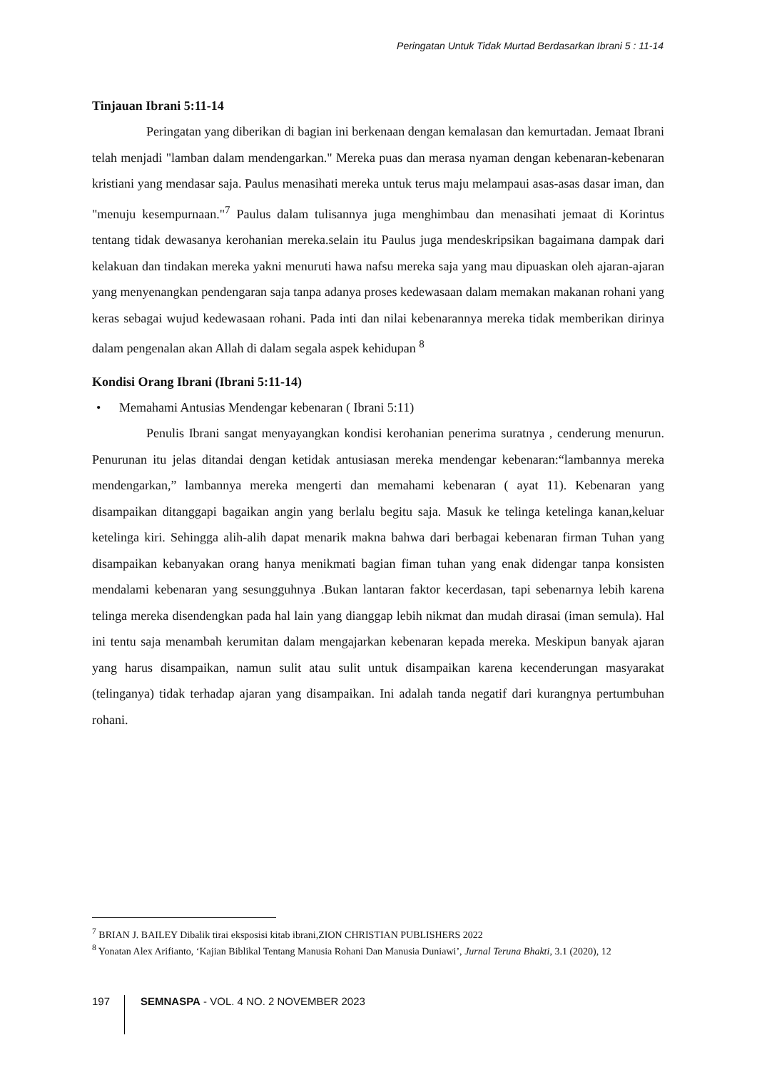Peringatan Untuk Tidak Murtad Berdasarkan Ibrani 5 : 11-14
Tinjauan Ibrani 5:11-14
Peringatan yang diberikan di bagian ini berkenaan dengan kemalasan dan kemurtadan. Jemaat Ibrani telah menjadi "lamban dalam mendengarkan." Mereka puas dan merasa nyaman dengan kebenaran-kebenaran kristiani yang mendasar saja. Paulus menasihati mereka untuk terus maju melampaui asas-asas dasar iman, dan "menuju kesempurnaan."<sup>7</sup> Paulus dalam tulisannya juga menghimbau dan menasihati jemaat di Korintus tentang tidak dewasanya kerohanian mereka.selain itu Paulus juga mendeskripsikan bagaimana dampak dari kelakuan dan tindakan mereka yakni menuruti hawa nafsu mereka saja yang mau dipuaskan oleh ajaran-ajaran yang menyenangkan pendengaran saja tanpa adanya proses kedewasaan dalam memakan makanan rohani yang keras sebagai wujud kedewasaan rohani. Pada inti dan nilai kebenarannya mereka tidak memberikan dirinya dalam pengenalan akan Allah di dalam segala aspek kehidupan <sup>8</sup>
Kondisi Orang Ibrani (Ibrani 5:11-14)
• Memahami Antusias Mendengar kebenaran ( Ibrani 5:11)
Penulis Ibrani sangat menyayangkan kondisi kerohanian penerima suratnya , cenderung menurun. Penurunan itu jelas ditandai dengan ketidak antusiasan mereka mendengar kebenaran:“lambannya mereka mendengarkan,” lambannya mereka mengerti dan memahami kebenaran ( ayat 11). Kebenaran yang disampaikan ditanggapi bagaikan angin yang berlalu begitu saja. Masuk ke telinga ketelinga kanan,keluar ketelinga kiri. Sehingga alih-alih dapat menarik makna bahwa dari berbagai kebenaran firman Tuhan yang disampaikan kebanyakan orang hanya menikmati bagian fiman tuhan yang enak didengar tanpa konsisten mendalami kebenaran yang sesungguhnya .Bukan lantaran faktor kecerdasan, tapi sebenarnya lebih karena telinga mereka disendengkan pada hal lain yang dianggap lebih nikmat dan mudah dirasai (iman semula). Hal ini tentu saja menambah kerumitan dalam mengajarkan kebenaran kepada mereka. Meskipun banyak ajaran yang harus disampaikan, namun sulit atau sulit untuk disampaikan karena kecenderungan masyarakat (telinganya) tidak terhadap ajaran yang disampaikan. Ini adalah tanda negatif dari kurangnya pertumbuhan rohani.
<sup>7</sup> BRIAN J. BAILEY Dibalik tirai eksposisi kitab ibrani,ZION CHRISTIAN PUBLISHERS 2022
<sup>8</sup> Yonatan Alex Arifianto, ‘Kajian Biblikal Tentang Manusia Rohani Dan Manusia Duniawi’, Jurnal Teruna Bhakti, 3.1 (2020), 12
197
SEMNASPA - VOL. 4 NO. 2 NOVEMBER 2023